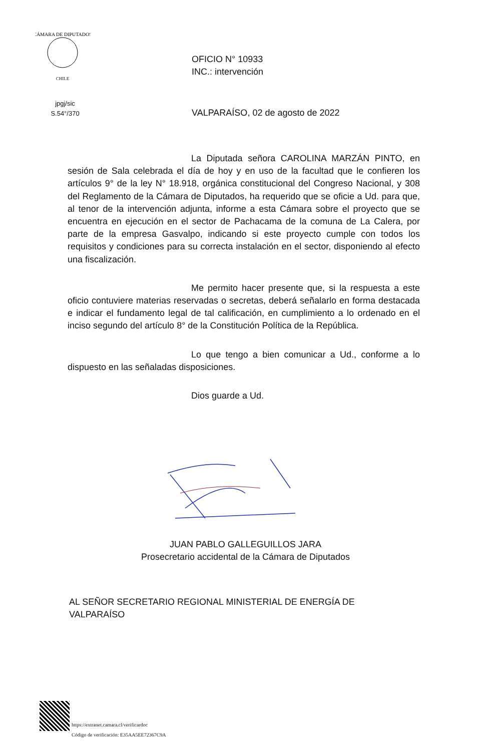CÁMARA DE DIPUTADOS
CHILE
OFICIO N° 10933
INC.: intervención
jpgj/sic
S.54°/370
VALPARAÍSO, 02 de agosto de 2022
La Diputada señora CAROLINA MARZÁN PINTO, en sesión de Sala celebrada el día de hoy y en uso de la facultad que le confieren los artículos 9° de la ley N° 18.918, orgánica constitucional del Congreso Nacional, y 308 del Reglamento de la Cámara de Diputados, ha requerido que se oficie a Ud. para que, al tenor de la intervención adjunta, informe a esta Cámara sobre el proyecto que se encuentra en ejecución en el sector de Pachacama de la comuna de La Calera, por parte de la empresa Gasvalpo, indicando si este proyecto cumple con todos los requisitos y condiciones para su correcta instalación en el sector, disponiendo al efecto una fiscalización.
Me permito hacer presente que, si la respuesta a este oficio contuviere materias reservadas o secretas, deberá señalarlo en forma destacada e indicar el fundamento legal de tal calificación, en cumplimiento a lo ordenado en el inciso segundo del artículo 8° de la Constitución Política de la República.
Lo que tengo a bien comunicar a Ud., conforme a lo dispuesto en las señaladas disposiciones.
Dios guarde a Ud.
JUAN PABLO GALLEGUILLOS JARA
Prosecretario accidental de la Cámara de Diputados
AL SEÑOR SECRETARIO REGIONAL MINISTERIAL DE ENERGÍA DE
VALPARAÍSO
https://extranet.camara.cl/verificardoc
Código de verificación: E35AA5EE72367C9A